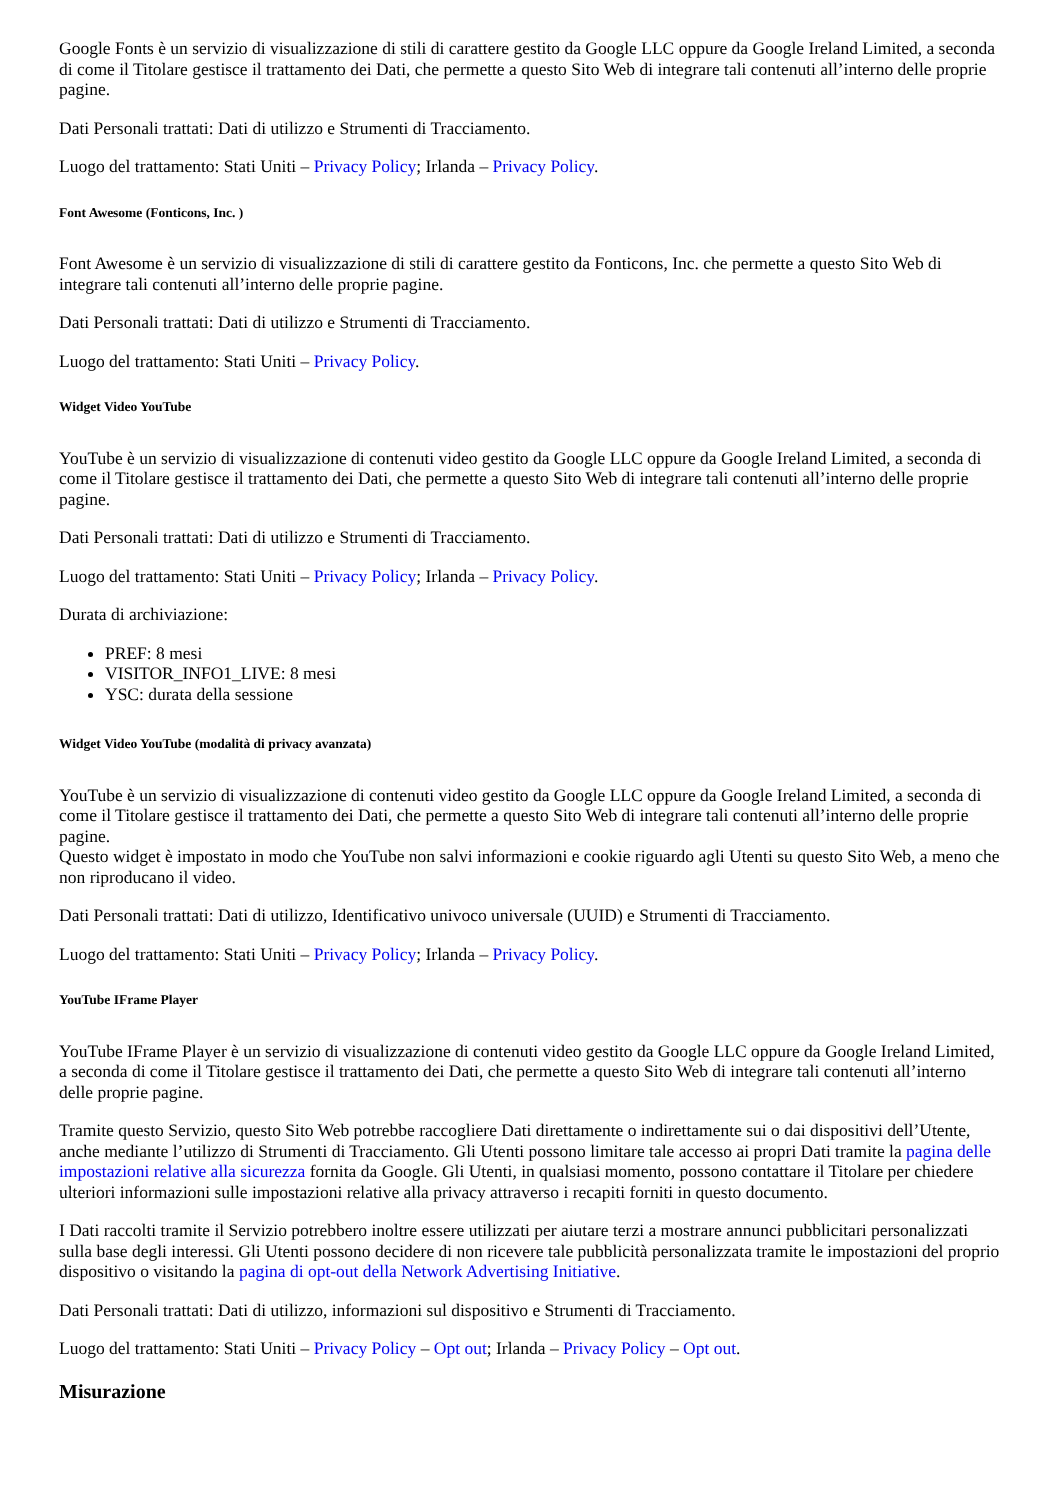Google Fonts è un servizio di visualizzazione di stili di carattere gestito da Google LLC oppure da Google Ireland Limited, a seconda di come il Titolare gestisce il trattamento dei Dati, che permette a questo Sito Web di integrare tali contenuti all’interno delle proprie pagine.
Dati Personali trattati: Dati di utilizzo e Strumenti di Tracciamento.
Luogo del trattamento: Stati Uniti – Privacy Policy; Irlanda – Privacy Policy.
Font Awesome (Fonticons, Inc. )
Font Awesome è un servizio di visualizzazione di stili di carattere gestito da Fonticons, Inc. che permette a questo Sito Web di integrare tali contenuti all’interno delle proprie pagine.
Dati Personali trattati: Dati di utilizzo e Strumenti di Tracciamento.
Luogo del trattamento: Stati Uniti – Privacy Policy.
Widget Video YouTube
YouTube è un servizio di visualizzazione di contenuti video gestito da Google LLC oppure da Google Ireland Limited, a seconda di come il Titolare gestisce il trattamento dei Dati, che permette a questo Sito Web di integrare tali contenuti all’interno delle proprie pagine.
Dati Personali trattati: Dati di utilizzo e Strumenti di Tracciamento.
Luogo del trattamento: Stati Uniti – Privacy Policy; Irlanda – Privacy Policy.
Durata di archiviazione:
PREF: 8 mesi
VISITOR_INFO1_LIVE: 8 mesi
YSC: durata della sessione
Widget Video YouTube (modalità di privacy avanzata)
YouTube è un servizio di visualizzazione di contenuti video gestito da Google LLC oppure da Google Ireland Limited, a seconda di come il Titolare gestisce il trattamento dei Dati, che permette a questo Sito Web di integrare tali contenuti all’interno delle proprie pagine.
Questo widget è impostato in modo che YouTube non salvi informazioni e cookie riguardo agli Utenti su questo Sito Web, a meno che non riproducano il video.
Dati Personali trattati: Dati di utilizzo, Identificativo univoco universale (UUID) e Strumenti di Tracciamento.
Luogo del trattamento: Stati Uniti – Privacy Policy; Irlanda – Privacy Policy.
YouTube IFrame Player
YouTube IFrame Player è un servizio di visualizzazione di contenuti video gestito da Google LLC oppure da Google Ireland Limited, a seconda di come il Titolare gestisce il trattamento dei Dati, che permette a questo Sito Web di integrare tali contenuti all’interno delle proprie pagine.
Tramite questo Servizio, questo Sito Web potrebbe raccogliere Dati direttamente o indirettamente sui o dai dispositivi dell’Utente, anche mediante l’utilizzo di Strumenti di Tracciamento. Gli Utenti possono limitare tale accesso ai propri Dati tramite la pagina delle impostazioni relative alla sicurezza fornita da Google. Gli Utenti, in qualsiasi momento, possono contattare il Titolare per chiedere ulteriori informazioni sulle impostazioni relative alla privacy attraverso i recapiti forniti in questo documento.
I Dati raccolti tramite il Servizio potrebbero inoltre essere utilizzati per aiutare terzi a mostrare annunci pubblicitari personalizzati sulla base degli interessi. Gli Utenti possono decidere di non ricevere tale pubblicità personalizzata tramite le impostazioni del proprio dispositivo o visitando la pagina di opt-out della Network Advertising Initiative.
Dati Personali trattati: Dati di utilizzo, informazioni sul dispositivo e Strumenti di Tracciamento.
Luogo del trattamento: Stati Uniti – Privacy Policy – Opt out; Irlanda – Privacy Policy – Opt out.
Misurazione